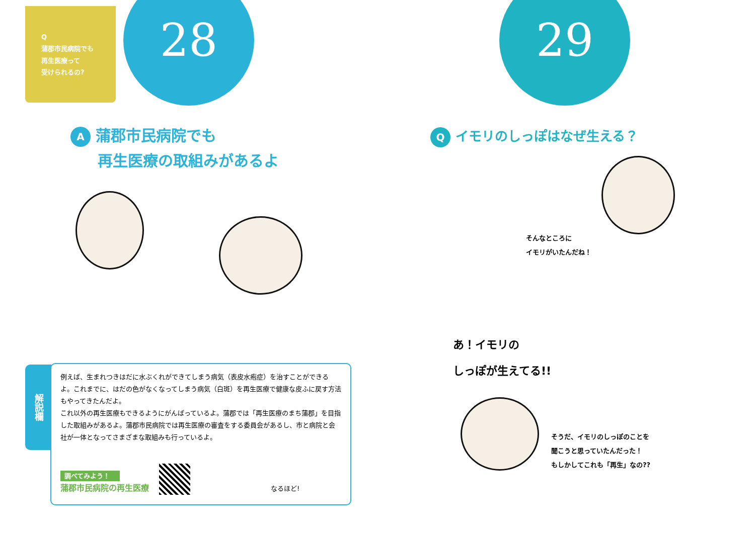Q
蒲郡市民病院でも
再生医療って
受けられるの?
28
A蒲郡市民病院でも
再生医療の取組みがあるよ
解説欄
例えば、生まれつきはだに水ぶくれができてしまう病気（表皮水疱症）を治すことができるよ。これまでに、はだの色がなくなってしまう病気（白斑）を再生医療で健康な皮ふに戻す方法もやってきたんだよ。
これ以外の再生医療もできるようにがんばっているよ。蒲郡では「再生医療のまち蒲郡」を目指した取組みがあるよ。蒲郡市民病院では再生医療の審査をする委員会があるし、市と病院と会社が一体となってさまざまな取組みも行っているよ。
調べてみよう！
蒲郡市民病院の再生医療
なるほど!
29
Qイモリのしっぽはなぜ生える？
そんなところに
イモリがいたんだね！
あ！イモリの
しっぽが生えてる!!
そうだ、イモリのしっぽのことを
聞こうと思っていたんだった！
もしかしてこれも「再生」なの??